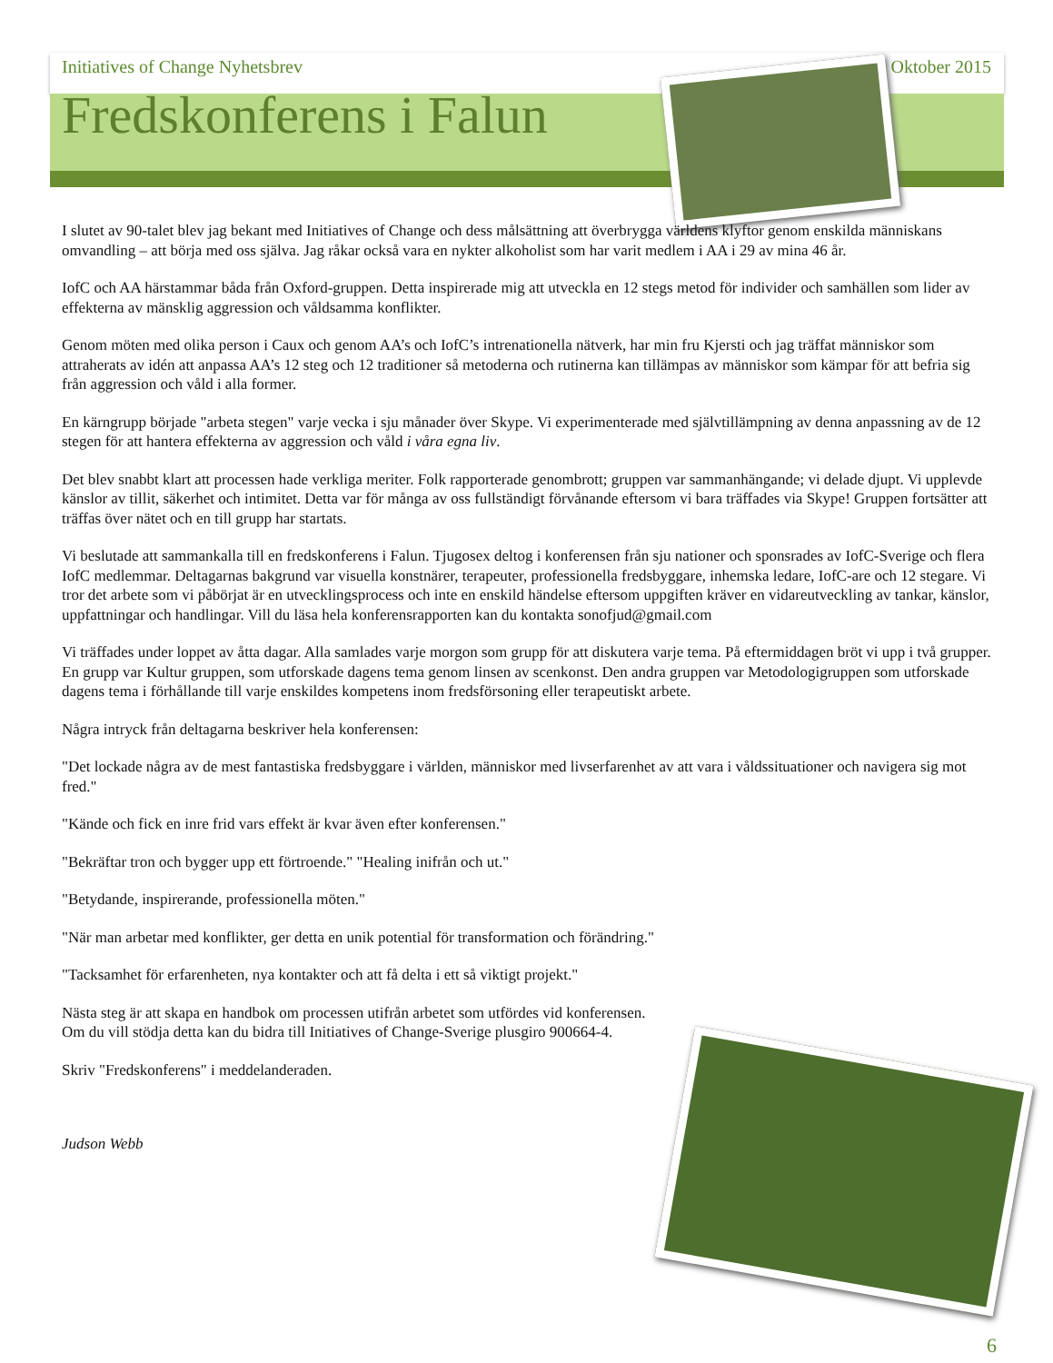Initiatives of Change Nyhetsbrev Oktober 2015
Fredskonferens i Falun
I slutet av 90-talet blev jag bekant med Initiatives of Change och dess målsättning att överbrygga världens klyftor genom enskilda människans omvandling – att börja med oss själva. Jag råkar också vara en nykter alkoholist som har varit medlem i AA i 29 av mina 46 år.
IofC och AA härstammar båda från Oxford-gruppen. Detta inspirerade mig att utveckla en 12 stegs metod för individer och samhällen som lider av effekterna av mänsklig aggression och våldsamma konflikter.
Genom möten med olika person i Caux och genom AA’s och IofC’s intrenationella nätverk, har min fru Kjersti och jag träffat människor som attraherats av idén att anpassa AA’s 12 steg och 12 traditioner så metoderna och rutinerna kan tillämpas av människor som kämpar för att befria sig från aggression och våld i alla former.
En kärngrupp började "arbeta stegen" varje vecka i sju månader över Skype. Vi experimenterade med självtillämpning av denna anpassning av de 12 stegen för att hantera effekterna av aggression och våld i våra egna liv.
Det blev snabbt klart att processen hade verkliga meriter. Folk rapporterade genombrott; gruppen var sammanhängande; vi delade djupt. Vi upplevde känslor av tillit, säkerhet och intimitet. Detta var för många av oss fullständigt förvånande eftersom vi bara träffades via Skype! Gruppen fortsätter att träffas över nätet och en till grupp har startats.
Vi beslutade att sammankalla till en fredskonferens i Falun. Tjugosex deltog i konferensen från sju nationer och sponsrades av IofC-Sverige och flera IofC medlemmar. Deltagarnas bakgrund var visuella konstnärer, terapeuter, professionella fredsbyggare, inhemska ledare, IofC-are och 12 stegare. Vi tror det arbete som vi påbörjat är en utvecklingsprocess och inte en enskild händelse eftersom uppgiften kräver en vidareutveckling av tankar, känslor, uppfattningar och handlingar. Vill du läsa hela konferensrapporten kan du kontakta sonofjud@gmail.com
Vi träffades under loppet av åtta dagar. Alla samlades varje morgon som grupp för att diskutera varje tema. På eftermiddagen bröt vi upp i två grupper. En grupp var Kultur gruppen, som utforskade dagens tema genom linsen av scenkonst. Den andra gruppen var Metodologigruppen som utforskade dagens tema i förhållande till varje enskildes kompetens inom fredsförsoning eller terapeutiskt arbete.
Några intryck från deltagarna beskriver hela konferensen:
"Det lockade några av de mest fantastiska fredsbyggare i världen, människor med livserfarenhet av att vara i våldssituationer och navigera sig mot fred."
"Kände och fick en inre frid vars effekt är kvar även efter konferensen."
"Bekräftar tron och bygger upp ett förtroende." "Healing inifrån och ut."
"Betydande, inspirerande, professionella möten."
"När man arbetar med konflikter, ger detta en unik potential för transformation och förändring."
"Tacksamhet för erfarenheten, nya kontakter och att få delta i ett så viktigt projekt."
Nästa steg är att skapa en handbok om processen utifrån arbetet som utfördes vid konferensen. Om du vill stödja detta kan du bidra till Initiatives of Change-Sverige plusgiro 900664-4.
Skriv "Fredskonferens" i meddelanderaden.
Judson Webb
6